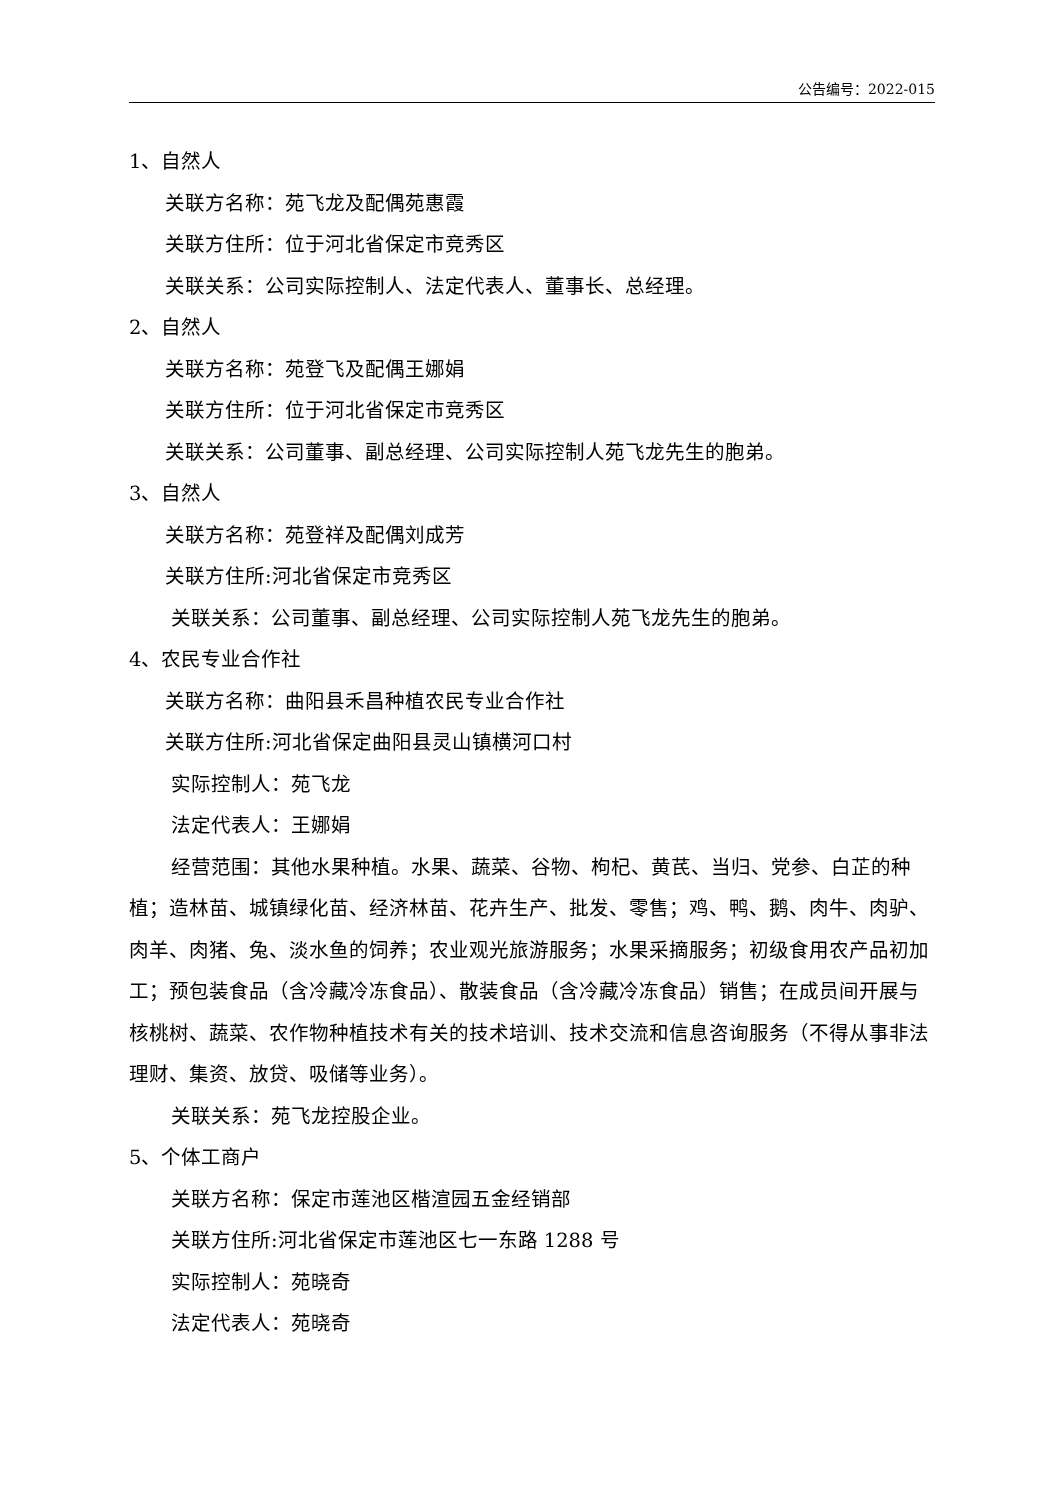公告编号：2022-015
1、自然人
关联方名称：苑飞龙及配偶苑惠霞
关联方住所：位于河北省保定市竞秀区
关联关系：公司实际控制人、法定代表人、董事长、总经理。
2、自然人
关联方名称：苑登飞及配偶王娜娟
关联方住所：位于河北省保定市竞秀区
关联关系：公司董事、副总经理、公司实际控制人苑飞龙先生的胞弟。
3、自然人
关联方名称：苑登祥及配偶刘成芳
关联方住所:河北省保定市竞秀区
关联关系：公司董事、副总经理、公司实际控制人苑飞龙先生的胞弟。
4、农民专业合作社
关联方名称：曲阳县禾昌种植农民专业合作社
关联方住所:河北省保定曲阳县灵山镇横河口村
实际控制人：苑飞龙
法定代表人：王娜娟
经营范围：其他水果种植。水果、蔬菜、谷物、枸杞、黄芪、当归、党参、白芷的种植；造林苗、城镇绿化苗、经济林苗、花卉生产、批发、零售；鸡、鸭、鹅、肉牛、肉驴、肉羊、肉猪、兔、淡水鱼的饲养；农业观光旅游服务；水果采摘服务；初级食用农产品初加工；预包装食品（含冷藏冷冻食品）、散装食品（含冷藏冷冻食品）销售；在成员间开展与核桃树、蔬菜、农作物种植技术有关的技术培训、技术交流和信息咨询服务（不得从事非法理财、集资、放贷、吸储等业务）。
关联关系：苑飞龙控股企业。
5、个体工商户
关联方名称：保定市莲池区楷渲园五金经销部
关联方住所:河北省保定市莲池区七一东路 1288 号
实际控制人：苑晓奇
法定代表人：苑晓奇